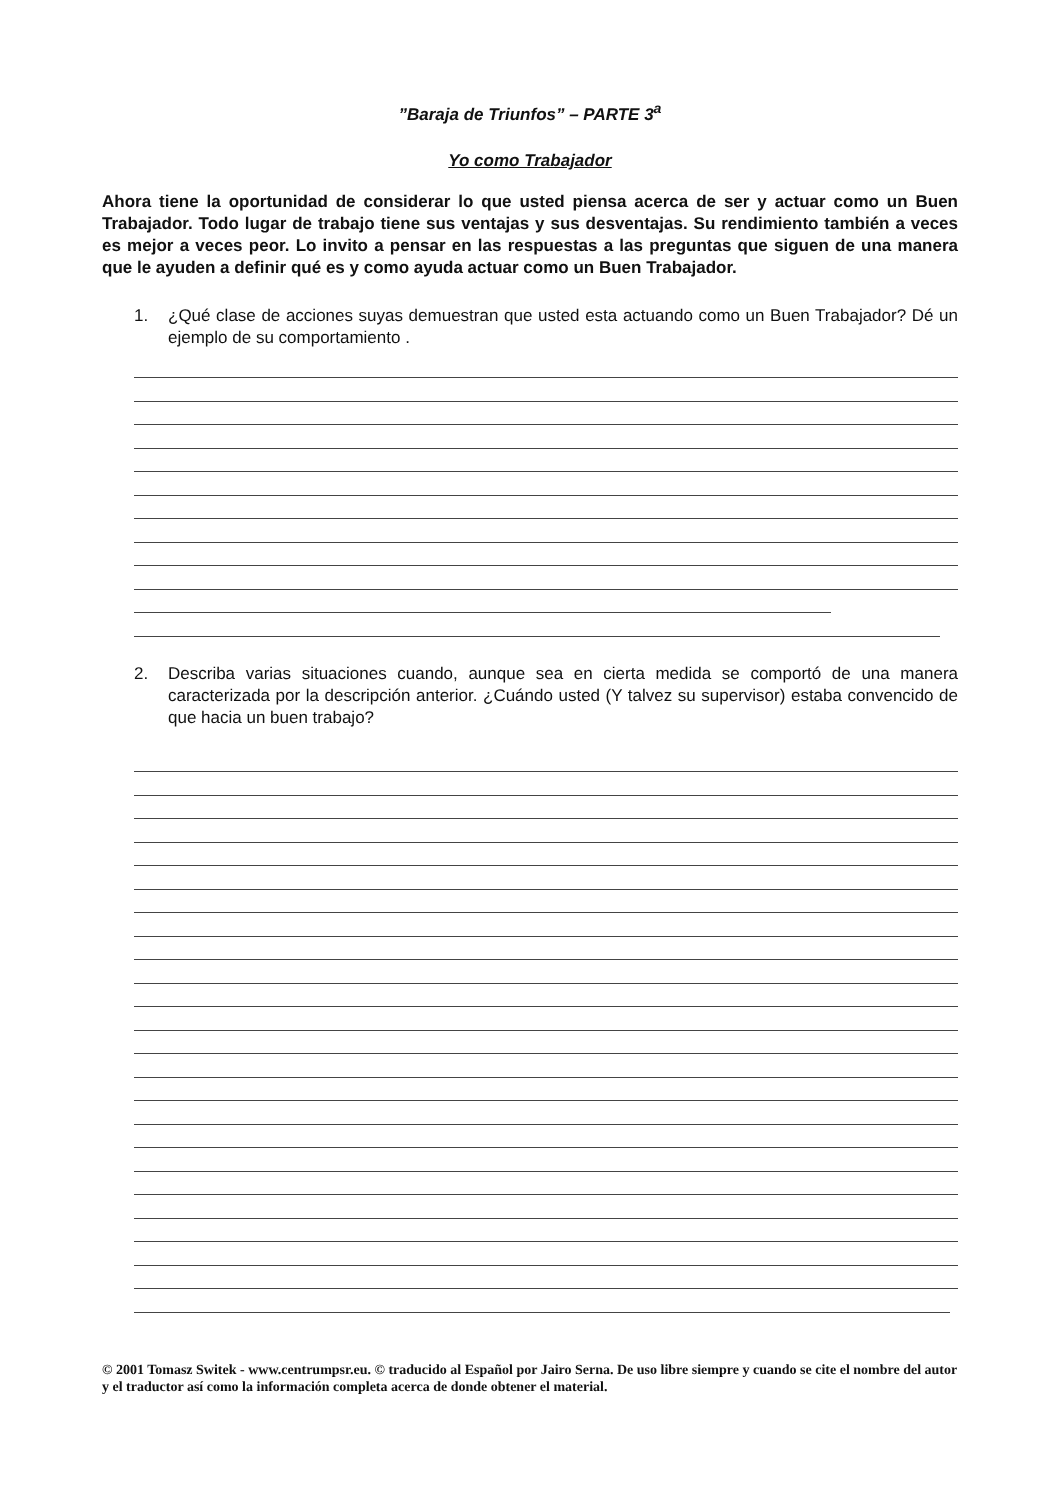”Baraja de Triunfos” – PARTE 3<sup>a</sup>
Yo como Trabajador
Ahora tiene la oportunidad de considerar lo que usted piensa acerca de ser y actuar como un Buen Trabajador. Todo lugar de trabajo tiene sus ventajas y sus desventajas. Su rendimiento también a veces es mejor a veces peor. Lo invito a pensar en las respuestas a las preguntas que siguen de una manera que le ayuden a definir qué es y como ayuda actuar como un Buen Trabajador.
1. ¿Qué clase de acciones suyas demuestran que usted esta actuando como un Buen Trabajador? Dé un ejemplo de su comportamiento .
2. Describa varias situaciones cuando, aunque sea en cierta medida se comportó de una manera caracterizada por la descripción anterior. ¿Cuándo usted (Y talvez su supervisor) estaba convencido de que hacia un buen trabajo?
© 2001 Tomasz Switek - www.centrumpsr.eu. © traducido al Español por Jairo Serna. De uso libre siempre y cuando se cite el nombre del autor y el traductor así como la información completa acerca de donde obtener el material.